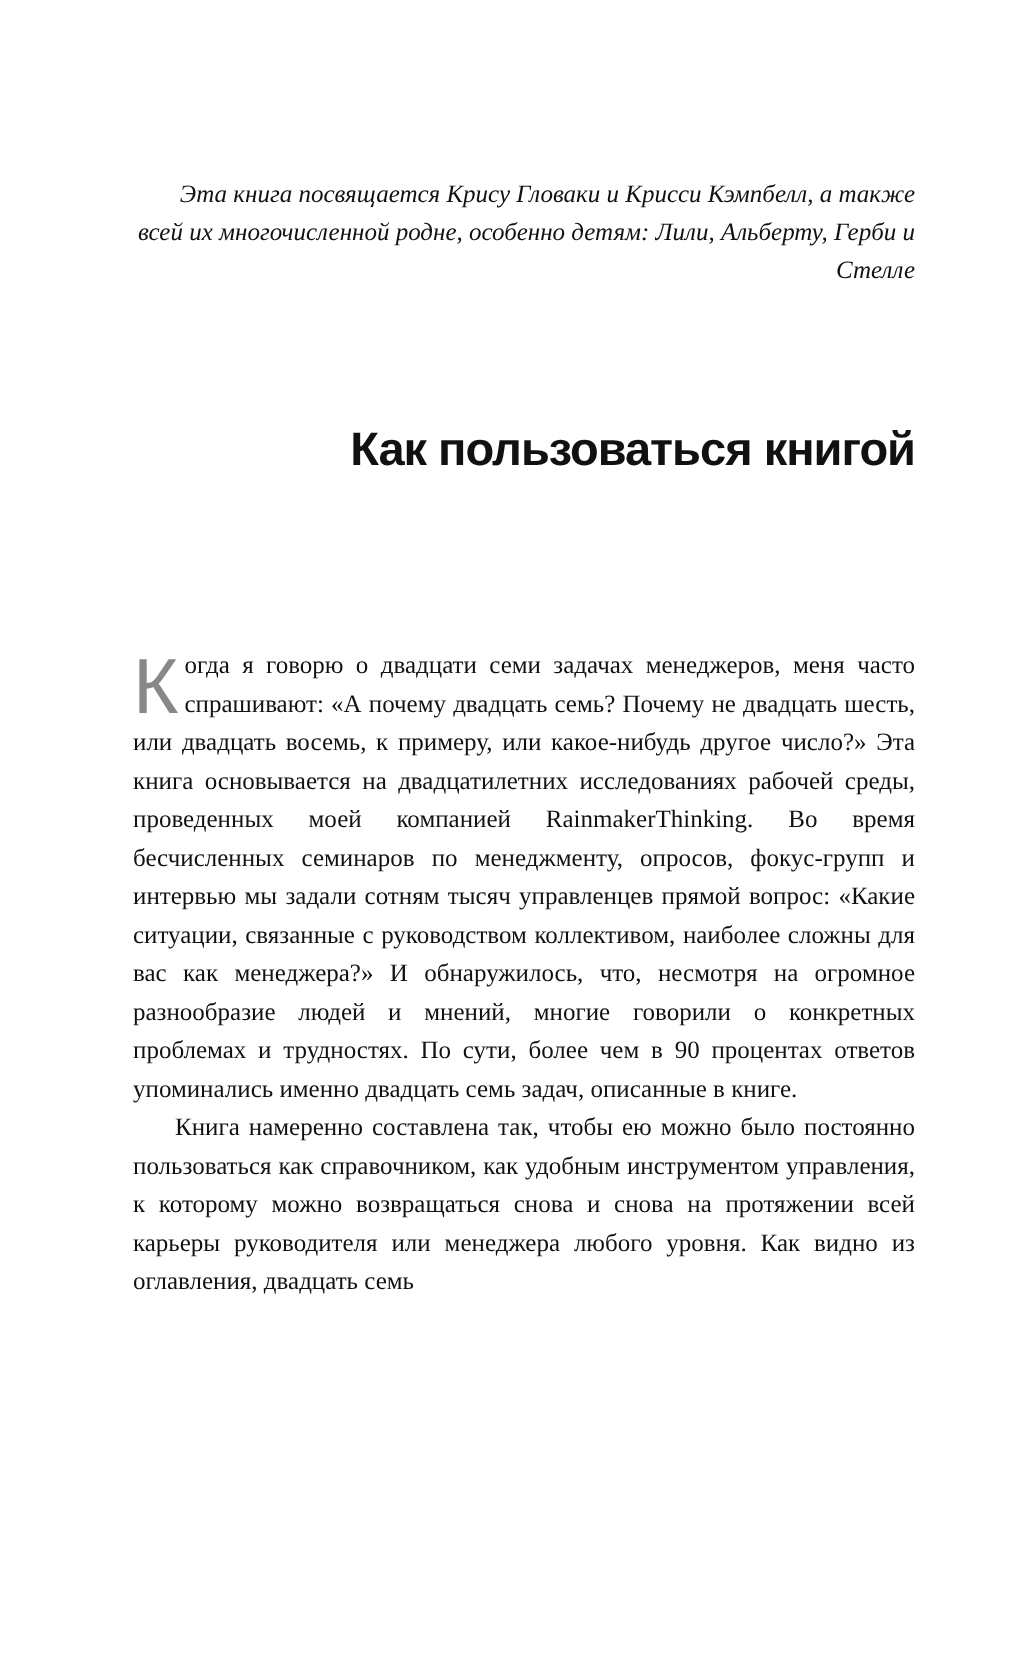Эта книга посвящается Крису Гловаки и Крисси Кэмпбелл, а также всей их многочисленной родне, особенно детям: Лили, Альберту, Герби и Стелле
Как пользоваться книгой
Когда я говорю о двадцати семи задачах менеджеров, меня часто спрашивают: «А почему двадцать семь? Почему не двадцать шесть, или двадцать восемь, к примеру, или какое-нибудь другое число?» Эта книга основывается на двадцатилетних исследованиях рабочей среды, проведенных моей компанией RainmakerThinking. Во время бесчисленных семинаров по менеджменту, опросов, фокус-групп и интервью мы задали сотням тысяч управленцев прямой вопрос: «Какие ситуации, связанные с руководством коллективом, наиболее сложны для вас как менеджера?» И обнаружилось, что, несмотря на огромное разнообразие людей и мнений, многие говорили о конкретных проблемах и трудностях. По сути, более чем в 90 процентах ответов упоминались именно двадцать семь задач, описанные в книге.
Книга намеренно составлена так, чтобы ею можно было постоянно пользоваться как справочником, как удобным инструментом управления, к которому можно возвращаться снова и снова на протяжении всей карьеры руководителя или менеджера любого уровня. Как видно из оглавления, двадцать семь